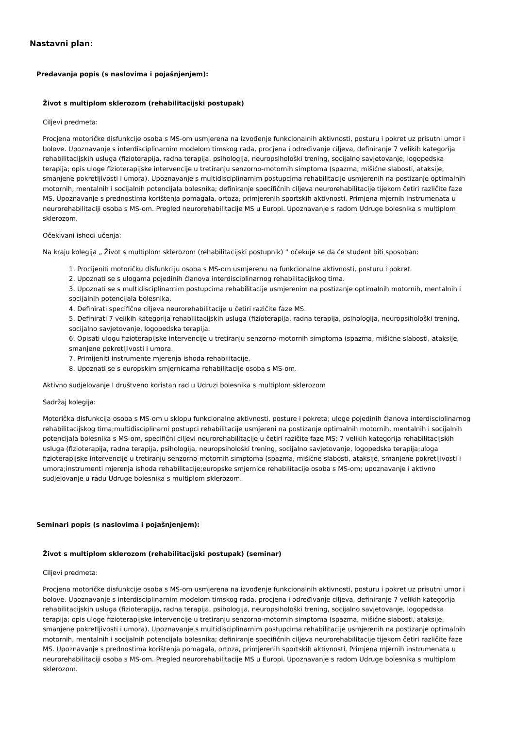Nastavni plan:
Predavanja popis (s naslovima i pojašnjenjem):
Život s multiplom sklerozom (rehabilitacijski postupak)
Ciljevi predmeta:
Procjena motoričke disfunkcije osoba s MS-om usmjerena na izvođenje funkcionalnih aktivnosti, posturu i pokret uz prisutni umor i bolove. Upoznavanje s interdisciplinarnim modelom timskog rada, procjena i određivanje ciljeva, definiranje 7 velikih kategorija rehabilitacijskih usluga (fizioterapija, radna terapija, psihologija, neuropsihološki trening, socijalno savjetovanje, logopedska terapija; opis uloge fizioterapijske intervencije u tretiranju senzorno-motornih simptoma (spazma, mišićne slabosti, ataksije, smanjene pokretljivosti i umora). Upoznavanje s multidisciplinarnim postupcima rehabilitacije usmjerenih na postizanje optimalnih motornih, mentalnih i socijalnih potencijala bolesnika; definiranje specifičnih ciljeva neurorehabilitacije tijekom četiri različite faze MS. Upoznavanje s prednostima korištenja pomagala, ortoza, primjerenih sportskih aktivnosti. Primjena mjernih instrumenata u neurorehabilitaciji osoba s MS-om. Pregled neurorehabilitacije MS u Europi. Upoznavanje s radom Udruge bolesnika s multiplom sklerozom.
Očekivani ishodi učenja:
Na kraju kolegija „ Život s multiplom sklerozom (rehabilitacijski postupnik) “ očekuje se da će student biti sposoban:
1. Procijeniti motoričku disfunkciju osoba s MS-om usmjerenu na funkcionalne aktivnosti, posturu i pokret.
2. Upoznati se s ulogama pojedinih članova interdisciplinarnog rehabilitacijskog tima.
3. Upoznati se s multidisciplinarnim postupcima rehabilitacije usmjerenim na postizanje optimalnih motornih, mentalnih i socijalnih potencijala bolesnika.
4. Definirati specifične ciljeva neurorehabilitacije u četiri razičite faze MS.
5. Definirati 7 velikih kategorija rehabilitacijskih usluga (fizioterapija, radna terapija, psihologija, neuropsihološki trening, socijalno savjetovanje, logopedska terapija.
6. Opisati ulogu fizioterapijske intervencije u tretiranju senzorno-motornih simptoma (spazma, mišićne slabosti, ataksije, smanjene pokretljivosti i umora.
7. Primijeniti instrumente mjerenja ishoda rehabilitacije.
8. Upoznati se s europskim smjernicama rehabilitacije osoba s MS-om.
Aktivno sudjelovanje I društveno koristan rad u Udruzi bolesnika s multiplom sklerozom
Sadržaj kolegija:
Motorička disfunkcija osoba s MS-om u sklopu funkcionalne aktivnosti, posture i pokreta; uloge pojedinih članova interdisciplinarnog rehabilitacijskog tima;multidisciplinarni postupci rehabilitacije usmjereni na postizanje optimalnih motornih, mentalnih i socijalnih potencijala bolesnika s MS-om, specifični ciljevi neurorehabilitacije u četiri razičite faze MS; 7 velikih kategorija rehabilitacijskih usluga (fizioterapija, radna terapija, psihologija, neuropsihološki trening, socijalno savjetovanje, logopedska terapija;uloga fizioterapijske intervencije u tretiranju senzorno-motornih simptoma (spazma, mišićne slabosti, ataksije, smanjene pokretljivosti i umora;instrumenti mjerenja ishoda rehabilitacije;europske smjernice rehabilitacije osoba s MS-om; upoznavanje i aktivno sudjelovanje u radu Udruge bolesnika s multiplom sklerozom.
Seminari popis (s naslovima i pojašnjenjem):
Život s multiplom sklerozom (rehabilitacijski postupak) (seminar)
Ciljevi predmeta:
Procjena motoričke disfunkcije osoba s MS-om usmjerena na izvođenje funkcionalnih aktivnosti, posturu i pokret uz prisutni umor i bolove. Upoznavanje s interdisciplinarnim modelom timskog rada, procjena i određivanje ciljeva, definiranje 7 velikih kategorija rehabilitacijskih usluga (fizioterapija, radna terapija, psihologija, neuropsihološki trening, socijalno savjetovanje, logopedska terapija; opis uloge fizioterapijske intervencije u tretiranju senzorno-motornih simptoma (spazma, mišićne slabosti, ataksije, smanjene pokretljivosti i umora). Upoznavanje s multidisciplinarnim postupcima rehabilitacije usmjerenih na postizanje optimalnih motornih, mentalnih i socijalnih potencijala bolesnika; definiranje specifičnih ciljeva neurorehabilitacije tijekom četiri različite faze MS. Upoznavanje s prednostima korištenja pomagala, ortoza, primjerenih sportskih aktivnosti. Primjena mjernih instrumenata u neurorehabilitaciji osoba s MS-om. Pregled neurorehabilitacije MS u Europi. Upoznavanje s radom Udruge bolesnika s multiplom sklerozom.